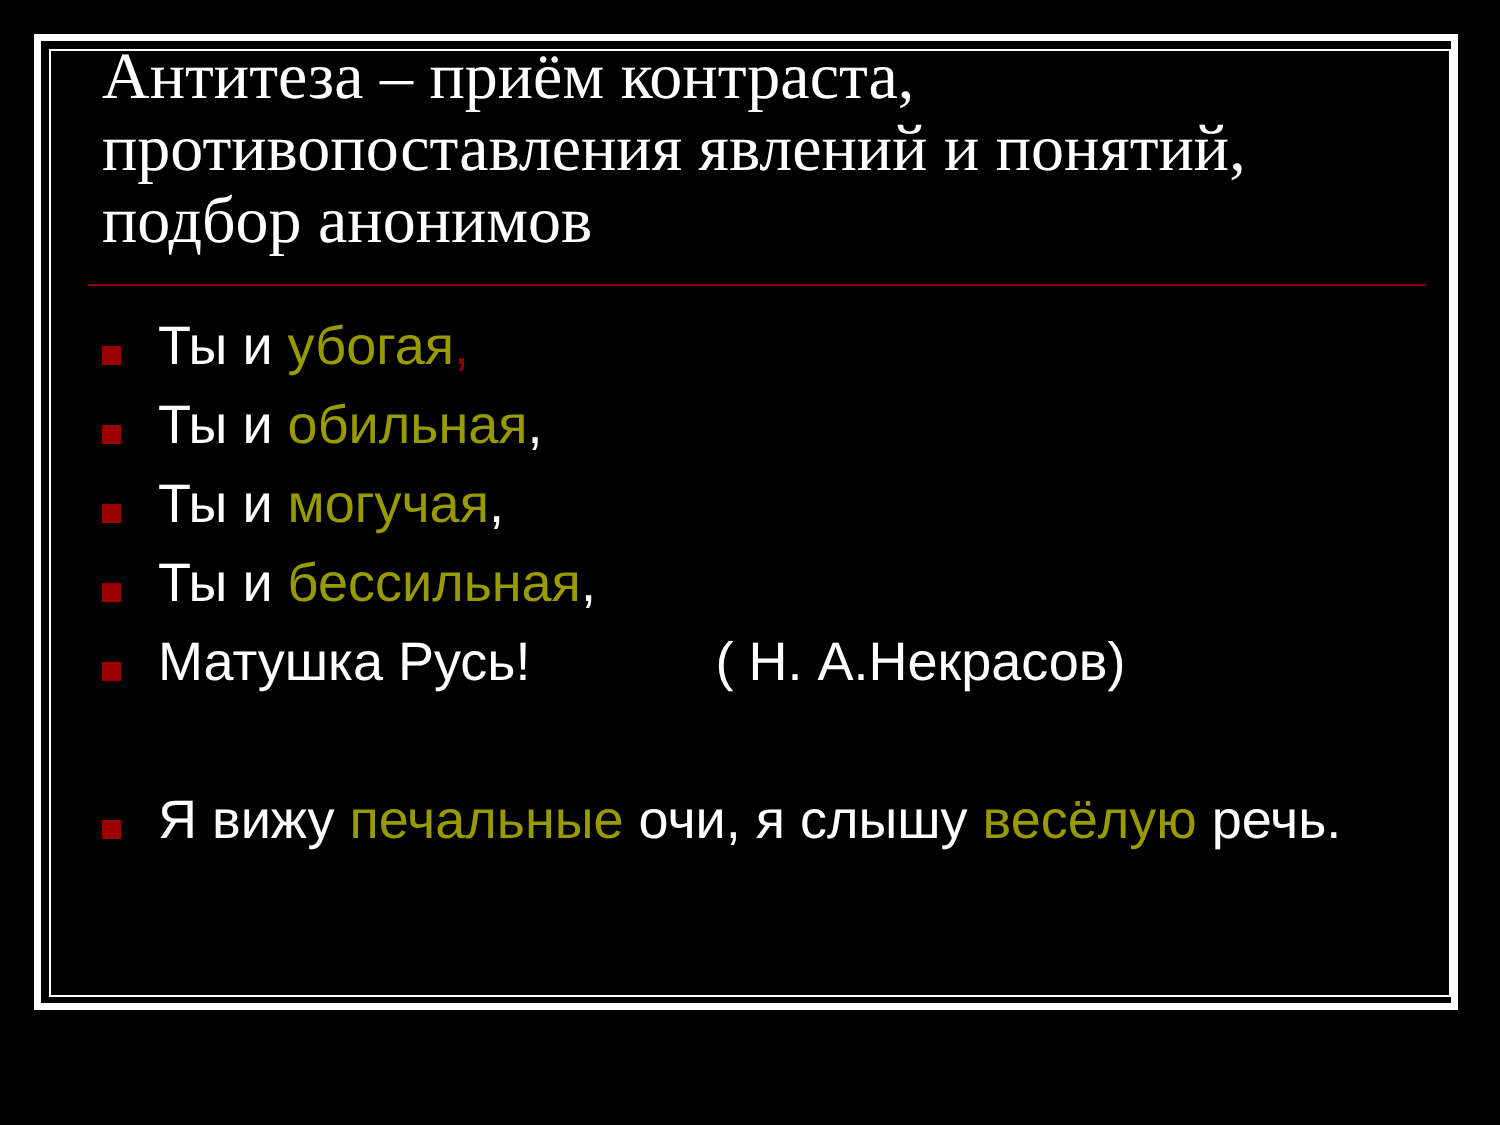Антитеза – приём контраста, противопоставления явлений и понятий, подбор анонимов
Ты и убогая,
Ты и обильная,
Ты и могучая,
Ты и бессильная,
Матушка Русь! ( Н. А.Некрасов)
Я вижу печальные очи, я слышу весёлую речь.